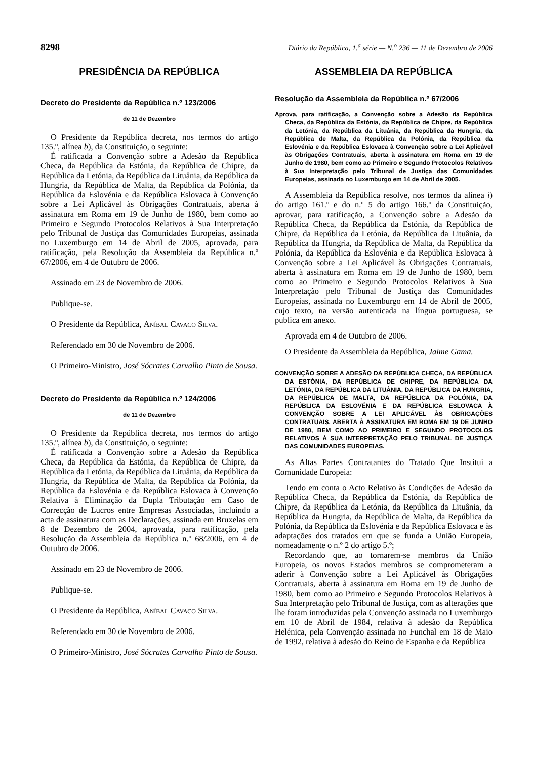8298 Diário da República, 1.<sup>a</sup> série — N.<sup>o</sup> 236 — 11 de Dezembro de 2006
PRESIDÊNCIA DA REPÚBLICA
Decreto do Presidente da República n.º 123/2006
de 11 de Dezembro
O Presidente da República decreta, nos termos do artigo 135.º, alínea b), da Constituição, o seguinte:
É ratificada a Convenção sobre a Adesão da República Checa, da República da Estónia, da República de Chipre, da República da Letónia, da República da Lituânia, da República da Hungria, da República de Malta, da República da Polónia, da República da Eslovénia e da República Eslovaca à Convenção sobre a Lei Aplicável às Obrigações Contratuais, aberta à assinatura em Roma em 19 de Junho de 1980, bem como ao Primeiro e Segundo Protocolos Relativos à Sua Interpretação pelo Tribunal de Justiça das Comunidades Europeias, assinada no Luxemburgo em 14 de Abril de 2005, aprovada, para ratificação, pela Resolução da Assembleia da República n.º 67/2006, em 4 de Outubro de 2006.
Assinado em 23 de Novembro de 2006.
Publique-se.
O Presidente da República, Aníbal Cavaco Silva.
Referendado em 30 de Novembro de 2006.
O Primeiro-Ministro, José Sócrates Carvalho Pinto de Sousa.
Decreto do Presidente da República n.º 124/2006
de 11 de Dezembro
O Presidente da República decreta, nos termos do artigo 135.º, alínea b), da Constituição, o seguinte:
É ratificada a Convenção sobre a Adesão da República Checa, da República da Estónia, da República de Chipre, da República da Letónia, da República da Lituânia, da República da Hungria, da República de Malta, da República da Polónia, da República da Eslovénia e da República Eslovaca à Convenção Relativa à Eliminação da Dupla Tributação em Caso de Correcção de Lucros entre Empresas Associadas, incluindo a acta de assinatura com as Declarações, assinada em Bruxelas em 8 de Dezembro de 2004, aprovada, para ratificação, pela Resolução da Assembleia da República n.º 68/2006, em 4 de Outubro de 2006.
Assinado em 23 de Novembro de 2006.
Publique-se.
O Presidente da República, Aníbal Cavaco Silva.
Referendado em 30 de Novembro de 2006.
O Primeiro-Ministro, José Sócrates Carvalho Pinto de Sousa.
ASSEMBLEIA DA REPÚBLICA
Resolução da Assembleia da República n.º 67/2006
Aprova, para ratificação, a Convenção sobre a Adesão da República Checa, da República da Estónia, da República de Chipre, da República da Letónia, da República da Lituânia, da República da Hungria, da República de Malta, da República da Polónia, da República da Eslovénia e da República Eslovaca à Convenção sobre a Lei Aplicável às Obrigações Contratuais, aberta à assinatura em Roma em 19 de Junho de 1980, bem como ao Primeiro e Segundo Protocolos Relativos à Sua Interpretação pelo Tribunal de Justiça das Comunidades Europeias, assinada no Luxemburgo em 14 de Abril de 2005.
A Assembleia da República resolve, nos termos da alínea i) do artigo 161.º e do n.º 5 do artigo 166.º da Constituição, aprovar, para ratificação, a Convenção sobre a Adesão da República Checa, da República da Estónia, da República de Chipre, da República da Letónia, da República da Lituânia, da República da Hungria, da República de Malta, da República da Polónia, da República da Eslovénia e da República Eslovaca à Convenção sobre a Lei Aplicável às Obrigações Contratuais, aberta à assinatura em Roma em 19 de Junho de 1980, bem como ao Primeiro e Segundo Protocolos Relativos à Sua Interpretação pelo Tribunal de Justiça das Comunidades Europeias, assinada no Luxemburgo em 14 de Abril de 2005, cujo texto, na versão autenticada na língua portuguesa, se publica em anexo.
Aprovada em 4 de Outubro de 2006.
O Presidente da Assembleia da República, Jaime Gama.
CONVENÇÃO SOBRE A ADESÃO DA REPÚBLICA CHECA, DA REPÚBLICA DA ESTÓNIA, DA REPÚBLICA DE CHIPRE, DA REPÚBLICA DA LETÓNIA, DA REPÚBLICA DA LITUÂNIA, DA REPÚBLICA DA HUNGRIA, DA REPÚBLICA DE MALTA, DA REPÚBLICA DA POLÓNIA, DA REPÚBLICA DA ESLOVÉNIA E DA REPÚBLICA ESLOVACA À CONVENÇÃO SOBRE A LEI APLICÁVEL ÀS OBRIGAÇÕES CONTRATUAIS, ABERTA À ASSINATURA EM ROMA EM 19 DE JUNHO DE 1980, BEM COMO AO PRIMEIRO E SEGUNDO PROTOCOLOS RELATIVOS À SUA INTERPRETAÇÃO PELO TRIBUNAL DE JUSTIÇA DAS COMUNIDADES EUROPEIAS.
As Altas Partes Contratantes do Tratado Que Institui a Comunidade Europeia:
Tendo em conta o Acto Relativo às Condições de Adesão da República Checa, da República da Estónia, da República de Chipre, da República da Letónia, da República da Lituânia, da República da Hungria, da República de Malta, da República da Polónia, da República da Eslovénia e da República Eslovaca e às adaptações dos tratados em que se funda a União Europeia, nomeadamente o n.º 2 do artigo 5.º;
Recordando que, ao tornarem-se membros da União Europeia, os novos Estados membros se comprometeram a aderir à Convenção sobre a Lei Aplicável às Obrigações Contratuais, aberta à assinatura em Roma em 19 de Junho de 1980, bem como ao Primeiro e Segundo Protocolos Relativos à Sua Interpretação pelo Tribunal de Justiça, com as alterações que lhe foram introduzidas pela Convenção assinada no Luxemburgo em 10 de Abril de 1984, relativa à adesão da República Helénica, pela Convenção assinada no Funchal em 18 de Maio de 1992, relativa à adesão do Reino de Espanha e da República